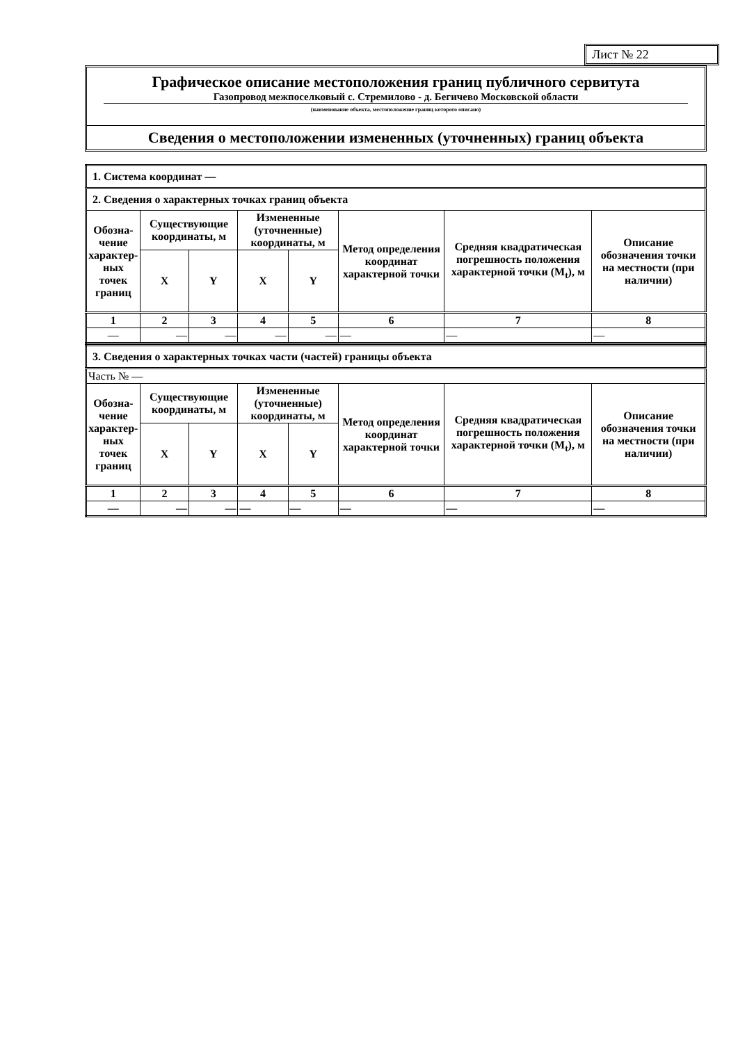Лист № 22
Графическое описание местоположения границ публичного сервитута
Газопровод межпоселковый с. Стремилово - д. Бегичево Московской области
(наименование объекта, местоположение границ которого описано)
Сведения о местоположении измененных (уточненных) границ объекта
| 1. Система координат — | | | | | | | |
| 2. Сведения о характерных точках границ объекта | | | | | | | |
| Обозна- чение характер- ных точек границ | Существующие координаты, м | | Измененные (уточненные) координаты, м | | Метод определения координат характерной точки | Средняя квадратическая погрешность положения характерной точки (M<sub>t</sub>), м | Описание обозначения точки на местности (при наличии) |
| | X | Y | X | Y | | | |
| 1 | 2 | 3 | 4 | 5 | 6 | 7 | 8 |
| — | — | — | — | — | — | — | — |
| 3. Сведения о характерных точках части (частей) границы объекта | | | | | | | |
| Часть № — | | | | | | | |
| Обозна- чение характер- ных точек границ | Существующие координаты, м | | Измененные (уточненные) координаты, м | | Метод определения координат характерной точки | Средняя квадратическая погрешность положения характерной точки (M<sub>t</sub>), м | Описание обозначения точки на местности (при наличии) |
| | X | Y | X | Y | | | |
| 1 | 2 | 3 | 4 | 5 | 6 | 7 | 8 |
| — | — | — | — | — | — | — | — |